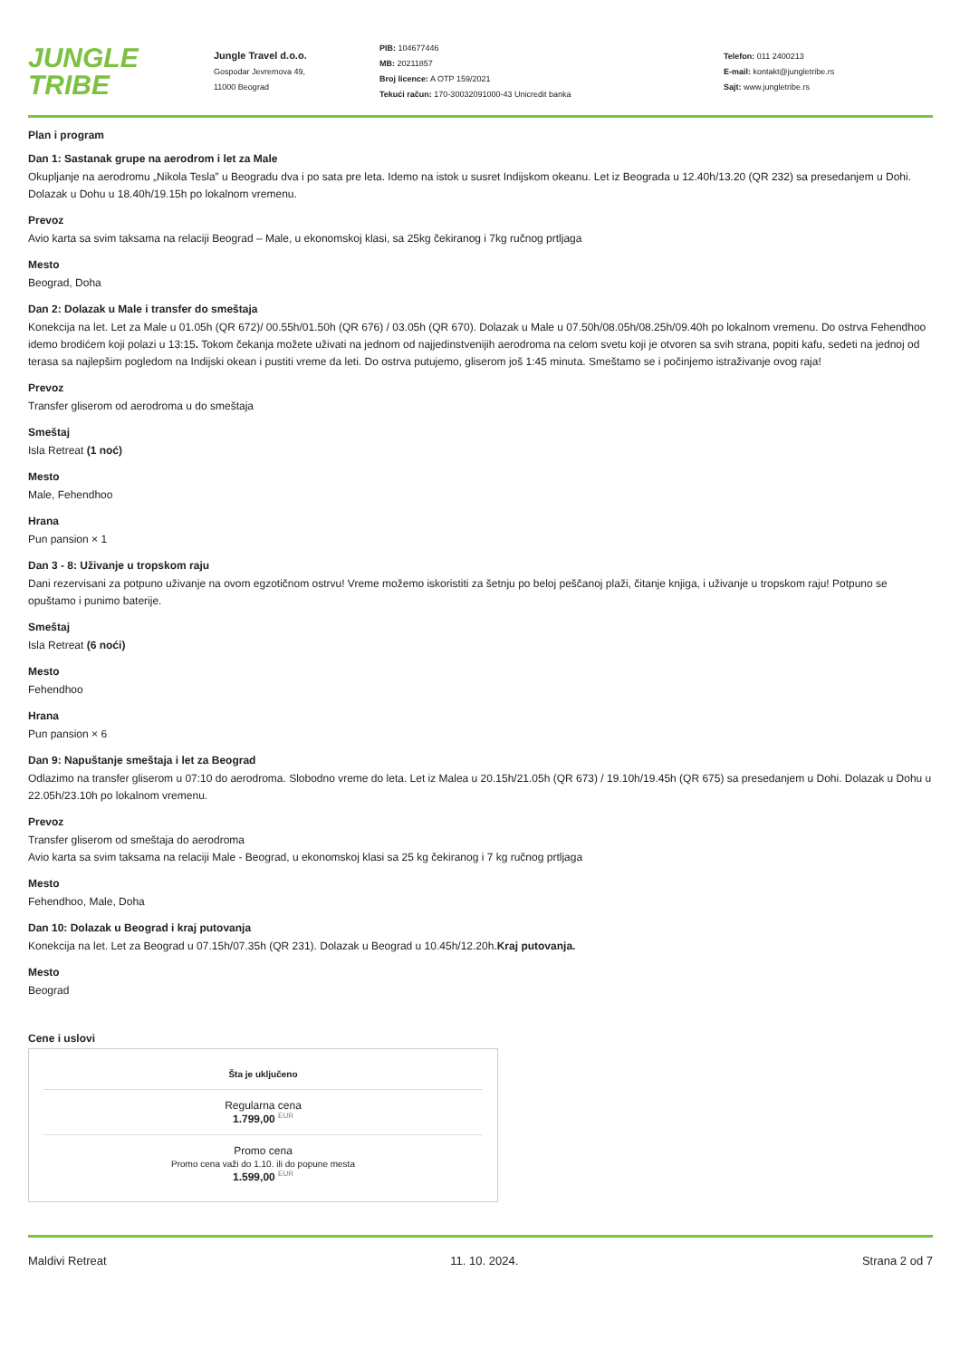JUNGLE TRIBE
Jungle Travel d.o.o.
Gospodar Jevremova 49,
11000 Beograd
PIB: 104677446
MB: 20211857
Broj licence: A OTP 159/2021
Tekući račun: 170-30032091000-43 Unicredit banka
Telefon: 011 2400213
E-mail: kontakt@jungletribe.rs
Sajt: www.jungletribe.rs
Plan i program
Dan 1: Sastanak grupe na aerodrom i let za Male
Okupljanje na aerodromu „Nikola Tesla” u Beogradu dva i po sata pre leta. Idemo na istok u susret Indijskom okeanu. Let iz Beograda u 12.40h/13.20 (QR 232) sa presedanjem u Dohi. Dolazak u Dohu u 18.40h/19.15h po lokalnom vremenu.
Prevoz
Avio karta sa svim taksama na relaciji Beograd – Male, u ekonomskoj klasi, sa 25kg čekiranog i 7kg ručnog prtljaga
Mesto
Beograd, Doha
Dan 2: Dolazak u Male i transfer do smeštaja
Konekcija na let. Let za Male u 01.05h (QR 672)/ 00.55h/01.50h (QR 676) / 03.05h (QR 670). Dolazak u Male u 07.50h/08.05h/08.25h/09.40h po lokalnom vremenu. Do ostrva Fehendhoo idemo brodićem koji polazi u 13:15. Tokom čekanja možete uživati na jednom od najjedinstvenijih aerodroma na celom svetu koji je otvoren sa svih strana, popiti kafu, sedeti na jednoj od terasa sa najlepšim pogledom na Indijski okean i pustiti vreme da leti. Do ostrva putujemo, gliserom još 1:45 minuta. Smeštamo se i počinjemo istraživanje ovog raja!
Prevoz
Transfer gliserom od aerodroma u do smeštaja
Smeštaj
Isla Retreat (1 noć)
Mesto
Male, Fehendhoo
Hrana
Pun pansion × 1
Dan 3 - 8: Uživanje u tropskom raju
Dani rezervisani za potpuno uživanje na ovom egzotičnom ostrvu! Vreme možemo iskoristiti za šetnju po beloj peščanoj plaži, čitanje knjiga, i uživanje u tropskom raju! Potpuno se opuštamo i punimo baterije.
Smeštaj
Isla Retreat (6 noći)
Mesto
Fehendhoo
Hrana
Pun pansion × 6
Dan 9: Napuštanje smeštaja i let za Beograd
Odlazimo na transfer gliserom u 07:10 do aerodroma. Slobodno vreme do leta. Let iz Malea u 20.15h/21.05h (QR 673) / 19.10h/19.45h (QR 675) sa presedanjem u Dohi. Dolazak u Dohu u 22.05h/23.10h po lokalnom vremenu.
Prevoz
Transfer gliserom od smeštaja do aerodroma
Avio karta sa svim taksama na relaciji Male - Beograd, u ekonomskoj klasi sa 25 kg čekiranog i 7 kg ručnog prtljaga
Mesto
Fehendhoo, Male, Doha
Dan 10: Dolazak u Beograd i kraj putovanja
Konekcija na let. Let za Beograd u 07.15h/07.35h (QR 231). Dolazak u Beograd u 10.45h/12.20h.Kraj putovanja.
Mesto
Beograd
Cene i uslovi
Šta je uključeno
Regularna cena
1.799,00 <sup>EUR</sup>
Promo cena
Promo cena važi do 1.10. ili do popune mesta
1.599,00 <sup>EUR</sup>
Maldivi Retreat 11. 10. 2024. Strana 2 od 7